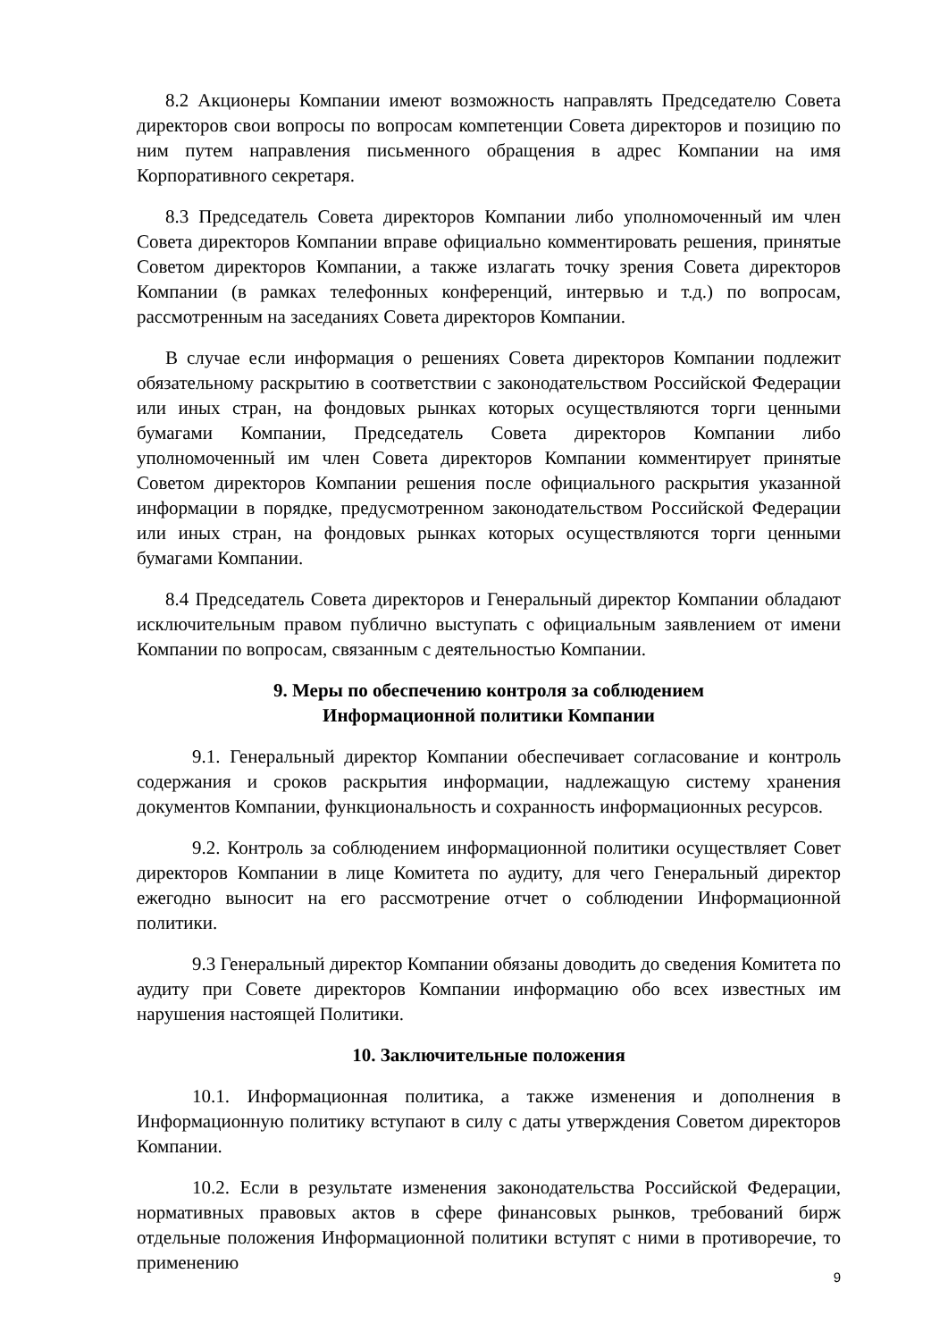8.2 Акционеры Компании имеют возможность направлять Председателю Совета директоров свои вопросы по вопросам компетенции Совета директоров и позицию по ним путем направления письменного обращения в адрес Компании на имя Корпоративного секретаря.
8.3 Председатель Совета директоров Компании либо уполномоченный им член Совета директоров Компании вправе официально комментировать решения, принятые Советом директоров Компании, а также излагать точку зрения Совета директоров Компании (в рамках телефонных конференций, интервью и т.д.) по вопросам, рассмотренным на заседаниях Совета директоров Компании.
В случае если информация о решениях Совета директоров Компании подлежит обязательному раскрытию в соответствии с законодательством Российской Федерации или иных стран, на фондовых рынках которых осуществляются торги ценными бумагами Компании, Председатель Совета директоров Компании либо уполномоченный им член Совета директоров Компании комментирует принятые Советом директоров Компании решения после официального раскрытия указанной информации в порядке, предусмотренном законодательством Российской Федерации или иных стран, на фондовых рынках которых осуществляются торги ценными бумагами Компании.
8.4 Председатель Совета директоров и Генеральный директор Компании обладают исключительным правом публично выступать с официальным заявлением от имени Компании по вопросам, связанным с деятельностью Компании.
9. Меры по обеспечению контроля за соблюдением
Информационной политики Компании
9.1. Генеральный директор Компании обеспечивает согласование и контроль содержания и сроков раскрытия информации, надлежащую систему хранения документов Компании, функциональность и сохранность информационных ресурсов.
9.2. Контроль за соблюдением информационной политики осуществляет Совет директоров Компании в лице Комитета по аудиту, для чего Генеральный директор ежегодно выносит на его рассмотрение отчет о соблюдении Информационной политики.
9.3 Генеральный директор Компании обязаны доводить до сведения Комитета по аудиту при Совете директоров Компании информацию обо всех известных им нарушения настоящей Политики.
10. Заключительные положения
10.1. Информационная политика, а также изменения и дополнения в Информационную политику вступают в силу с даты утверждения Советом директоров Компании.
10.2. Если в результате изменения законодательства Российской Федерации, нормативных правовых актов в сфере финансовых рынков, требований бирж отдельные положения Информационной политики вступят с ними в противоречие, то применению
9